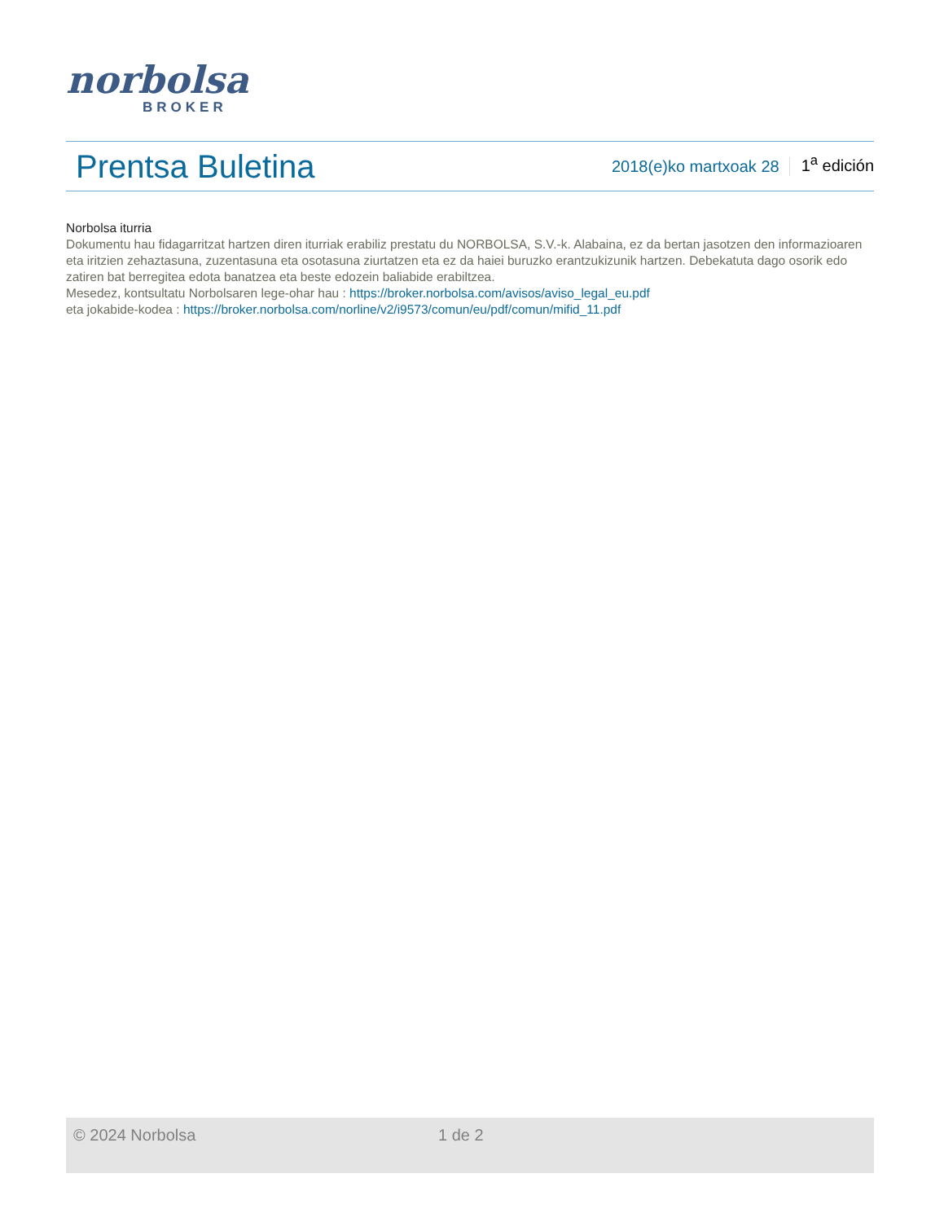norbolsa
BROKER
Prentsa Buletina
2018(e)ko martxoak 28 1<sup>a</sup> edición
Norbolsa iturria
Dokumentu hau fidagarritzat hartzen diren iturriak erabiliz prestatu du NORBOLSA, S.V.-k. Alabaina, ez da bertan jasotzen den informazioaren eta iritzien zehaztasuna, zuzentasuna eta osotasuna ziurtatzen eta ez da haiei buruzko erantzukizunik hartzen. Debekatuta dago osorik edo zatiren bat berregitea edota banatzea eta beste edozein baliabide erabiltzea.
Mesedez, kontsultatu Norbolsaren lege-ohar hau : https://broker.norbolsa.com/avisos/aviso_legal_eu.pdf
eta jokabide-kodea : https://broker.norbolsa.com/norline/v2/i9573/comun/eu/pdf/comun/mifid_11.pdf
© 2024 Norbolsa 1 de 2